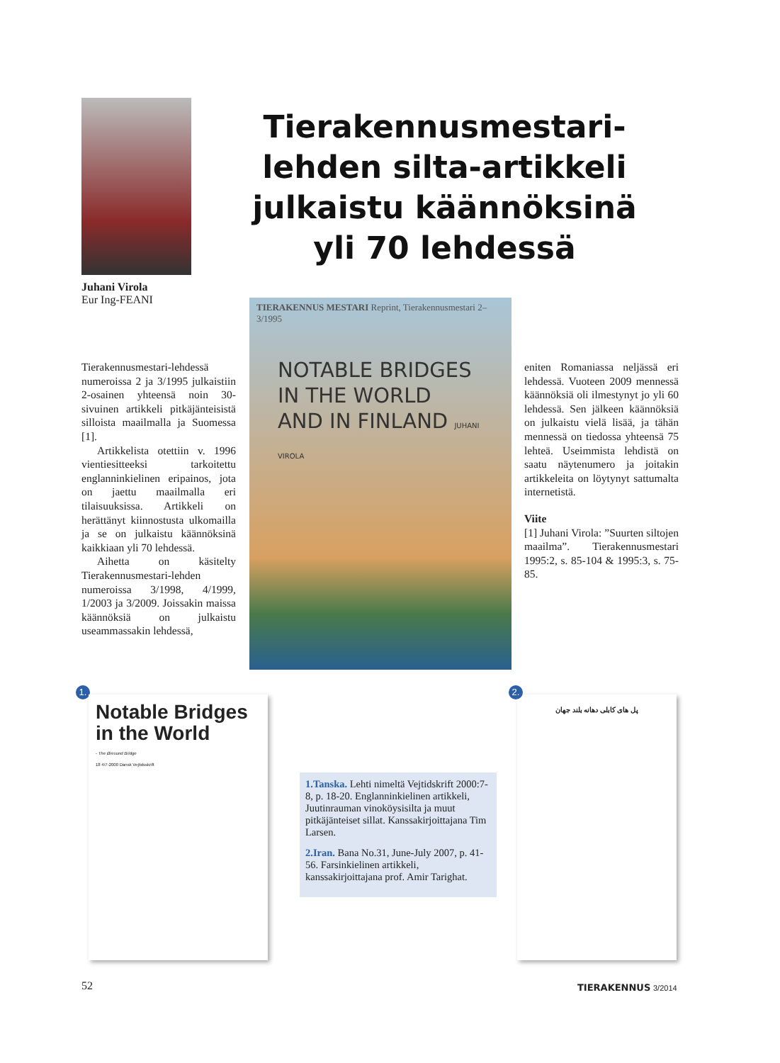Juhani Virola
Eur Ing-FEANI
Tierakennusmestari-lehden silta-artikkeli julkaistu käännöksinä yli 70 lehdessä
Tierakennusmestari-lehdessä numeroissa 2 ja 3/1995 julkaistiin 2-osainen yhteensä noin 30-sivuinen artikkeli pitkäjänteisistä silloista maailmalla ja Suomessa [1].
Artikkelista otettiin v. 1996 vientiesitteeksi tarkoitettu englanninkielinen eripainos, jota on jaettu maailmalla eri tilaisuuksissa. Artikkeli on herättänyt kiinnostusta ulkomailla ja se on julkaistu käännöksinä kaikkiaan yli 70 lehdessä.
Aihetta on käsitelty Tierakennusmestari-lehden numeroissa 3/1998, 4/1999, 1/2003 ja 3/2009. Joissakin maissa käännöksiä on julkaistu useammassakin lehdessä,
TIERAKENNUS MESTARI Reprint, Tierakennusmestari 2–3/1995
NOTABLE BRIDGES
IN THE WORLD
AND IN FINLAND JUHANI VIROLA
eniten Romaniassa neljässä eri lehdessä. Vuoteen 2009 mennessä käännöksiä oli ilmestynyt jo yli 60 lehdessä. Sen jälkeen käännöksiä on julkaistu vielä lisää, ja tähän mennessä on tiedossa yhteensä 75 lehteä. Useimmista lehdistä on saatu näytenumero ja joitakin artikkeleita on löytynyt sattumalta internetistä.
Viite
[1] Juhani Virola: ”Suurten siltojen maailma”. Tierakennusmestari 1995:2, s. 85-104 & 1995:3, s. 75-85.
1.
Notable Bridges
in the World
- The Øresund Bridge
18 4/7-2000 Dansk Vejtidsskrift
1.Tanska. Lehti nimeltä Vejtidskrift 2000:7-8, p. 18-20. Englanninkielinen artikkeli, Juutinrauman vinoköysisilta ja muut pitkäjänteiset sillat. Kanssakirjoittajana Tim Larsen.
2.Iran. Bana No.31, June-July 2007, p. 41-56. Farsinkielinen artikkeli, kanssakirjoittajana prof. Amir Tarighat.
2.
پل های کابلی دهانه بلند جهان
52 TIERAKENNUS 3/2014